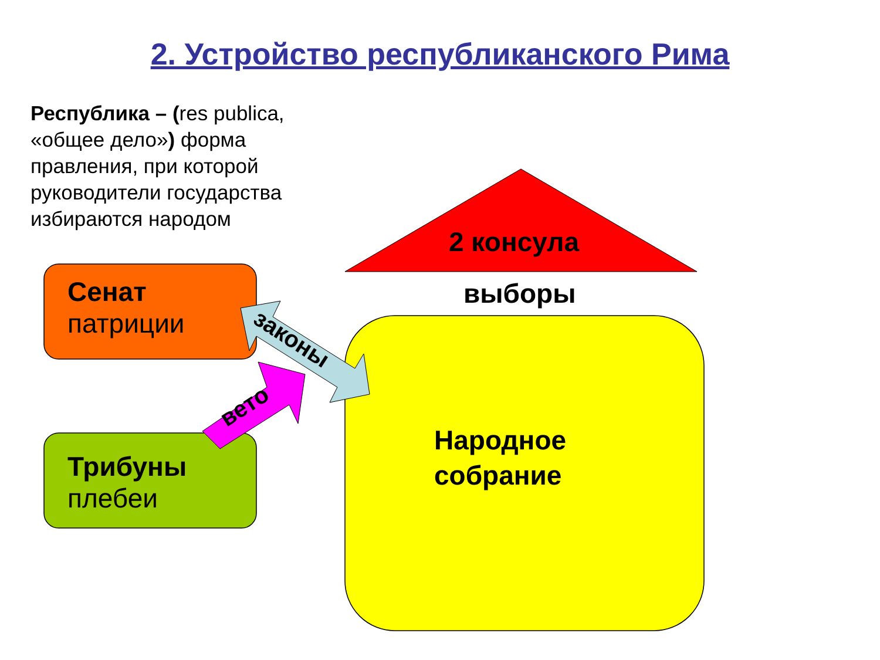2. Устройство республиканского Рима
Республика – (res publica, «общее дело») форма правления, при которой руководители государства избираются народом
2 консула
выборы
Сенат
патриции
Трибуны
плебеи
законы
вето
Народное
собрание